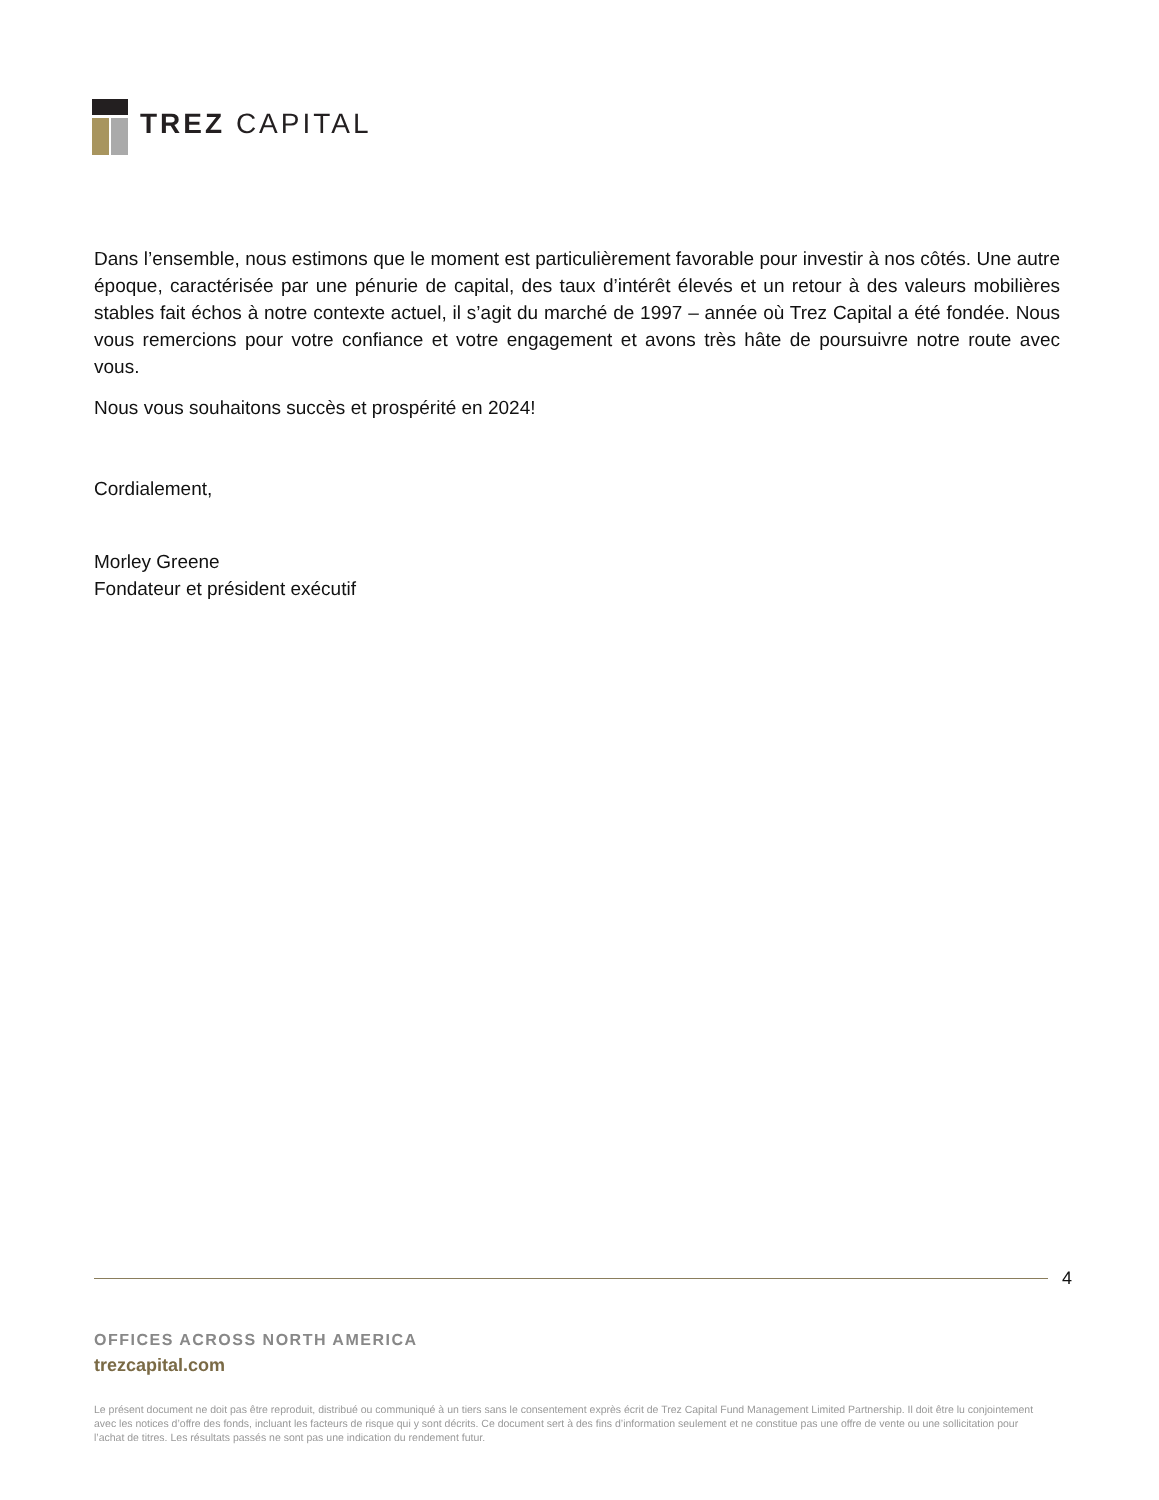TREZ CAPITAL
Dans l’ensemble, nous estimons que le moment est particulièrement favorable pour investir à nos côtés. Une autre époque, caractérisée par une pénurie de capital, des taux d’intérêt élevés et un retour à des valeurs mobilières stables fait échos à notre contexte actuel, il s’agit du marché de 1997 – année où Trez Capital a été fondée. Nous vous remercions pour votre confiance et votre engagement et avons très hâte de poursuivre notre route avec vous.
Nous vous souhaitons succès et prospérité en 2024!
Cordialement,
Morley Greene
Fondateur et président exécutif
4
OFFICES ACROSS NORTH AMERICA
trezcapital.com
Le présent document ne doit pas être reproduit, distribué ou communiqué à un tiers sans le consentement exprès écrit de Trez Capital Fund Management Limited Partnership. Il doit être lu conjointement avec les notices d’offre des fonds, incluant les facteurs de risque qui y sont décrits. Ce document sert à des fins d’information seulement et ne constitue pas une offre de vente ou une sollicitation pour l’achat de titres. Les résultats passés ne sont pas une indication du rendement futur.